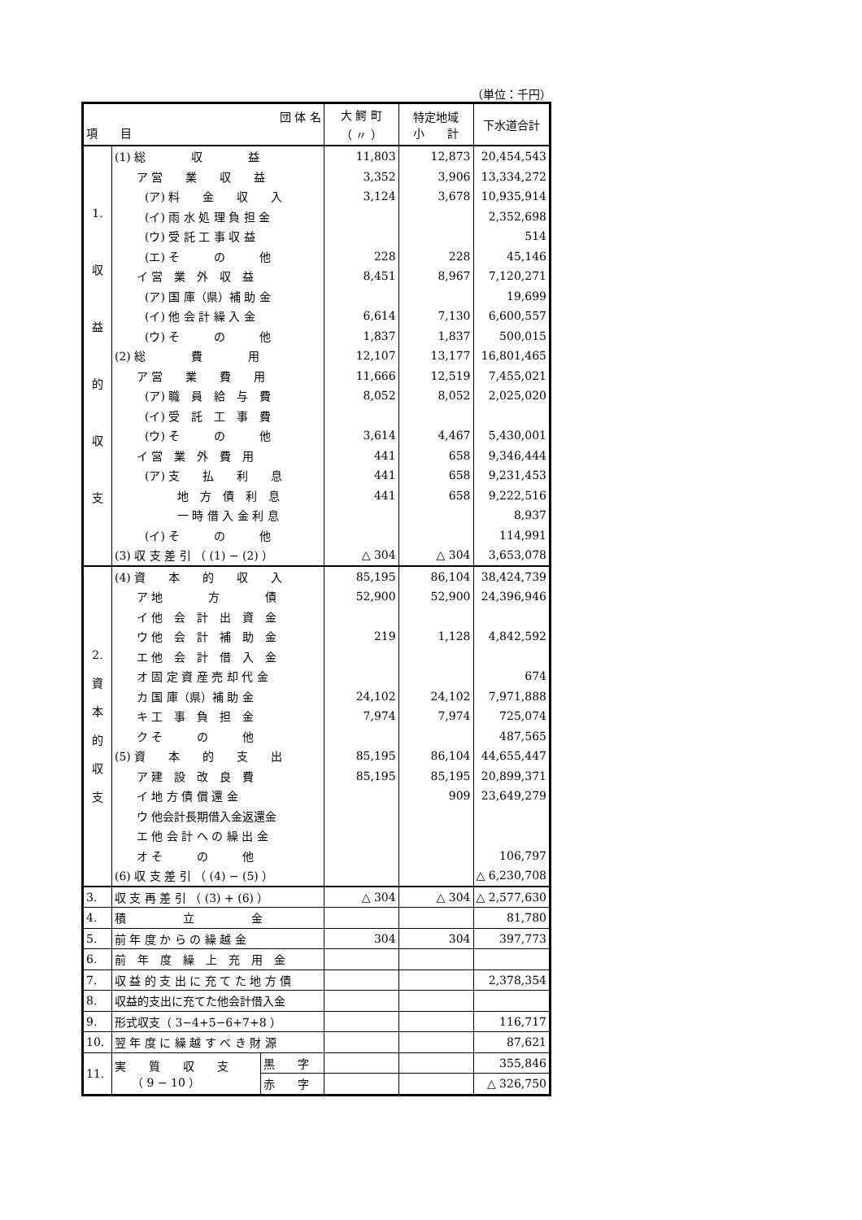（単位：千円）
| 団 体 名 項 目 | | | 大 鰐 町 （ 〃 ） | 特定地域 小 計 | 下水道合計 |
| --- | --- | --- | --- | --- | --- |
| 1. 収 益 的 収 支 | (1) 総 収 益 | | 11,803 | 12,873 | 20,454,543 |
| | ア 営 業 収 益 | | 3,352 | 3,906 | 13,334,272 |
| | (ア) 料 金 収 入 | | 3,124 | 3,678 | 10,935,914 |
| | (イ) 雨 水 処 理 負 担 金 | | | | 2,352,698 |
| | (ウ) 受 託 工 事 収 益 | | | | 514 |
| | (エ) そ の 他 | | 228 | 228 | 45,146 |
| | イ 営 業 外 収 益 | | 8,451 | 8,967 | 7,120,271 |
| | (ア) 国 庫（県）補 助 金 | | | | 19,699 |
| | (イ) 他 会 計 繰 入 金 | | 6,614 | 7,130 | 6,600,557 |
| | (ウ) そ の 他 | | 1,837 | 1,837 | 500,015 |
| | (2) 総 費 用 | | 12,107 | 13,177 | 16,801,465 |
| | ア 営 業 費 用 | | 11,666 | 12,519 | 7,455,021 |
| | (ア) 職 員 給 与 費 | | 8,052 | 8,052 | 2,025,020 |
| | (イ) 受 託 工 事 費 | | | | |
| | (ウ) そ の 他 | | 3,614 | 4,467 | 5,430,001 |
| | イ 営 業 外 費 用 | | 441 | 658 | 9,346,444 |
| | (ア) 支 払 利 息 | | 441 | 658 | 9,231,453 |
| | 地 方 債 利 息 | | 441 | 658 | 9,222,516 |
| | 一 時 借 入 金 利 息 | | | | 8,937 |
| | (イ) そ の 他 | | | | 114,991 |
| | (3) 収 支 差 引 （ (1) − (2) ） | | △ 304 | △ 304 | 3,653,078 |
| 2. 資 本 的 収 支 | (4) 資 本 的 収 入 | | 85,195 | 86,104 | 38,424,739 |
| | ア 地 方 債 | | 52,900 | 52,900 | 24,396,946 |
| | イ 他 会 計 出 資 金 | | | | |
| | ウ 他 会 計 補 助 金 | | 219 | 1,128 | 4,842,592 |
| | エ 他 会 計 借 入 金 | | | | |
| | オ 固 定 資 産 売 却 代 金 | | | | 674 |
| | カ 国 庫（県）補 助 金 | | 24,102 | 24,102 | 7,971,888 |
| | キ 工 事 負 担 金 | | 7,974 | 7,974 | 725,074 |
| | ク そ の 他 | | | | 487,565 |
| | (5) 資 本 的 支 出 | | 85,195 | 86,104 | 44,655,447 |
| | ア 建 設 改 良 費 | | 85,195 | 85,195 | 20,899,371 |
| | イ 地 方 債 償 還 金 | | | 909 | 23,649,279 |
| | ウ 他会計長期借入金返還金 | | | | |
| | エ 他 会 計 へ の 繰 出 金 | | | | |
| | オ そ の 他 | | | | 106,797 |
| | (6) 収 支 差 引 （ (4) − (5) ） | | | | △ 6,230,708 |
| 3. | 収 支 再 差 引 （ (3) + (6) ） | | △ 304 | △ 304 | △ 2,577,630 |
| 4. | 積 立 金 | | | | 81,780 |
| 5. | 前 年 度 か ら の 繰 越 金 | | 304 | 304 | 397,773 |
| 6. | 前 年 度 繰 上 充 用 金 | | | | |
| 7. | 収 益 的 支 出 に 充 て た 地 方 債 | | | | 2,378,354 |
| 8. | 収益的支出に充てた他会計借入金 | | | | |
| 9. | 形式収支（ 3−4+5−6+7+8 ） | | | | 116,717 |
| 10. | 翌 年 度 に 繰 越 す べ き 財 源 | | | | 87,621 |
| 11. | 実 質 収 支 （ 9 − 10 ） | 黒 字 | | | 355,846 |
| | | 赤 字 | | | △ 326,750 |